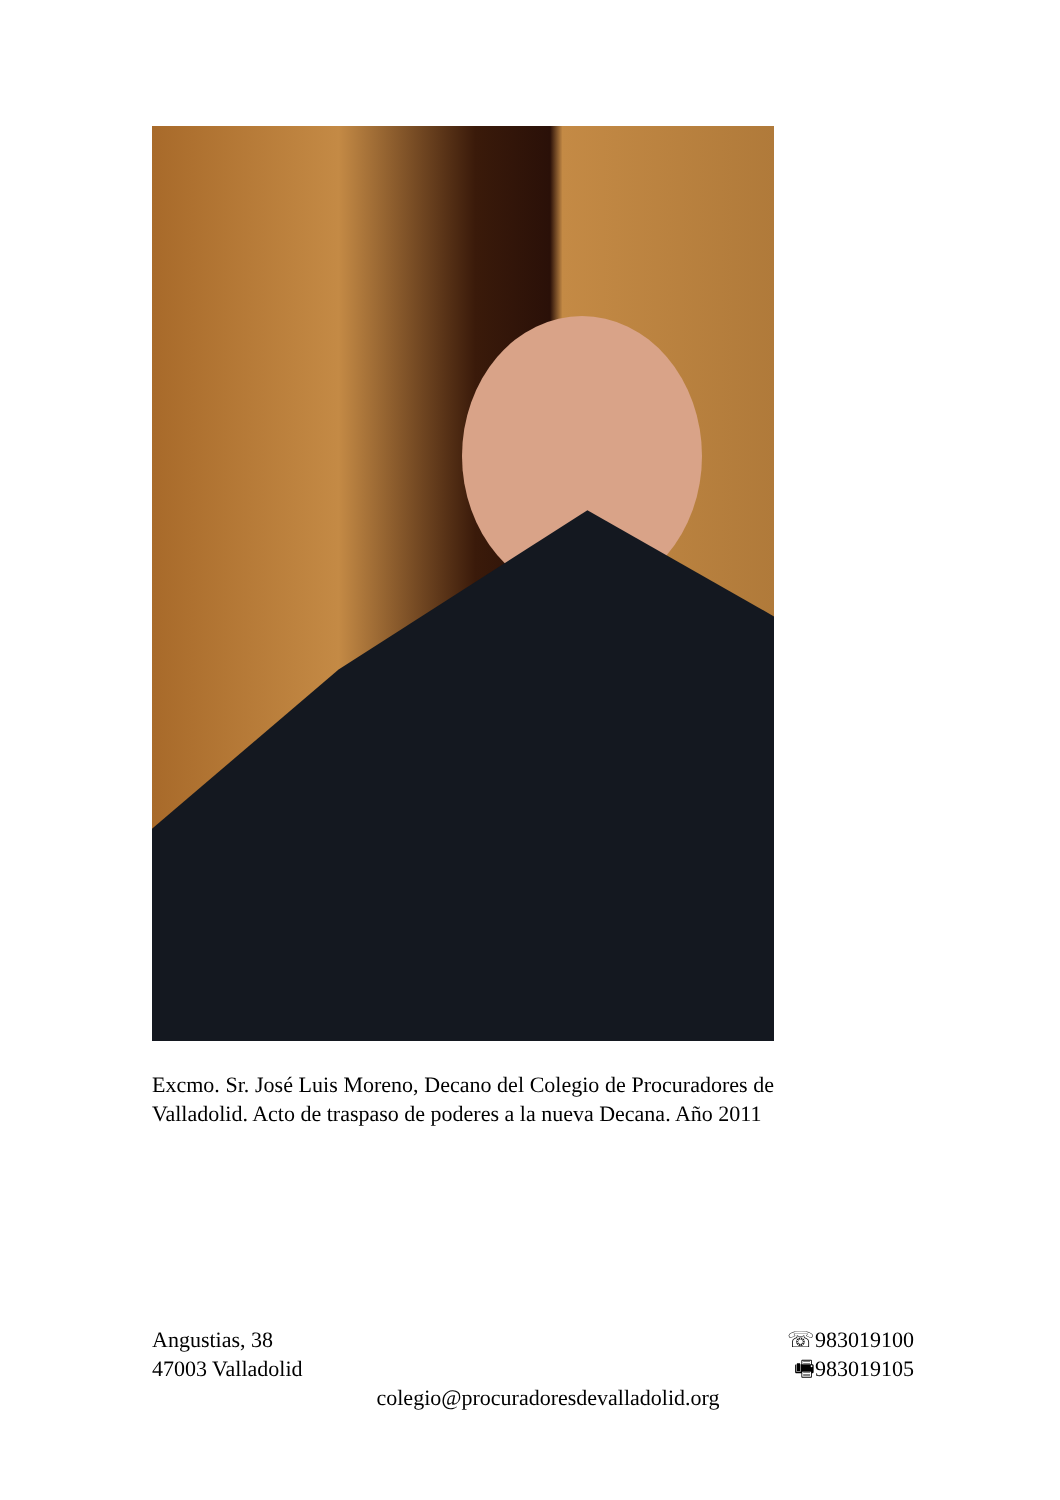Excmo. Sr. José Luis Moreno, Decano del Colegio de Procuradores de Valladolid. Acto de traspaso de poderes a la nueva Decana. Año 2011
Angustias, 38 ☏983019100
47003 Valladolid 🖷983019105
colegio@procuradoresdevalladolid.org